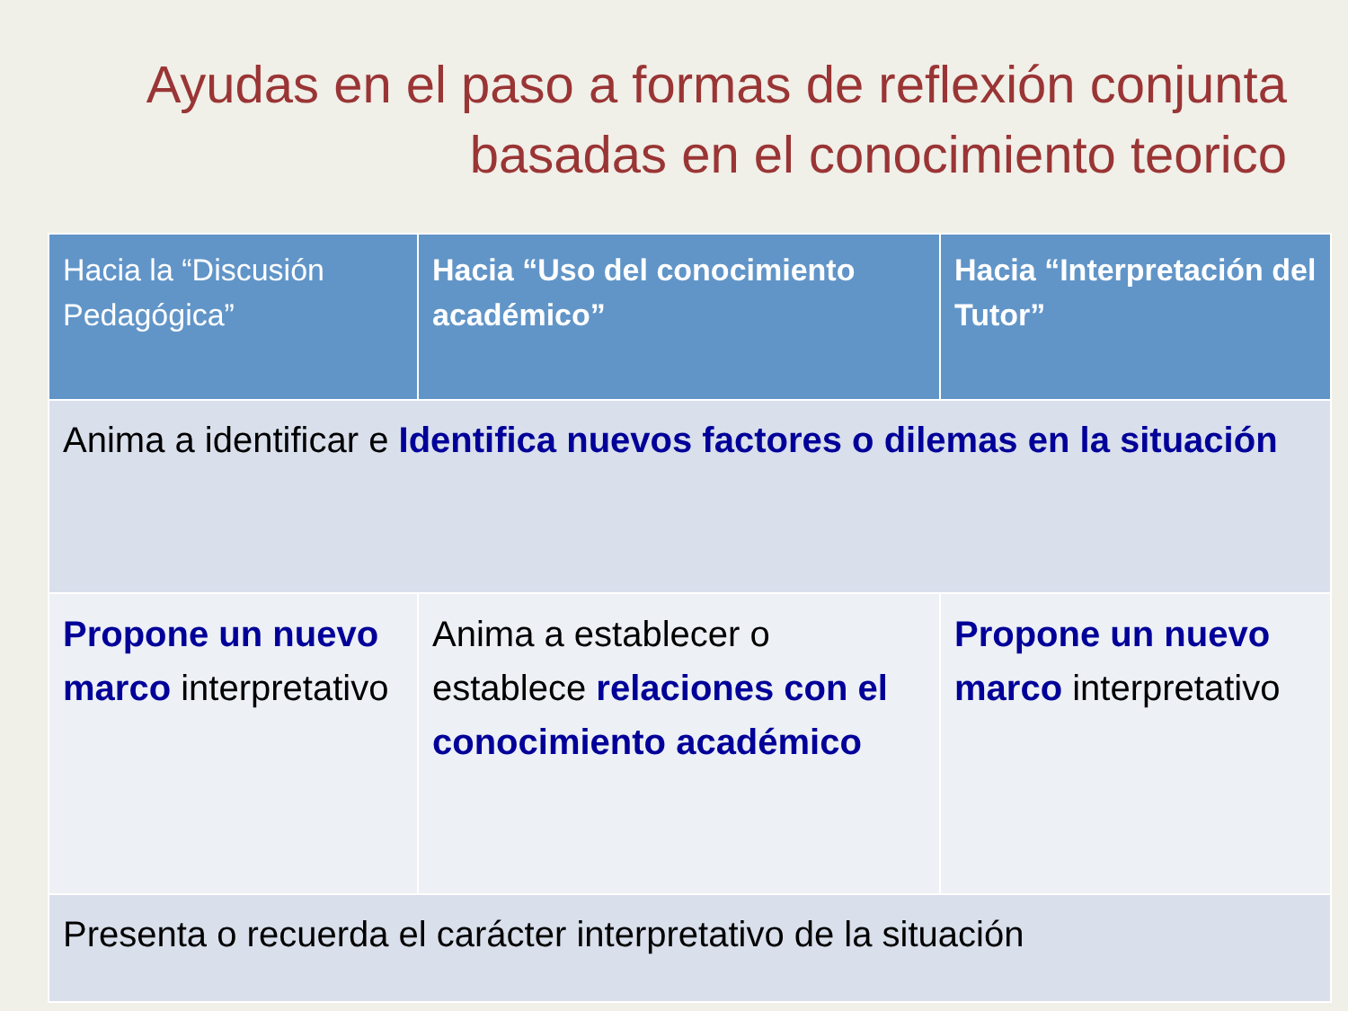Ayudas en el paso a formas de reflexión conjunta
basadas en el conocimiento teorico
| Hacia la “Discusión Pedagógica” | Hacia “Uso del conocimiento académico” | Hacia “Interpretación del Tutor” |
| --- | --- | --- |
| Anima a identificar e Identifica nuevos factores o dilemas en la situación | | |
| Propone un nuevo marco interpretativo | Anima a establecer o establece relaciones con el conocimiento académico | Propone un nuevo marco interpretativo |
| Presenta o recuerda el carácter interpretativo de la situación | | |